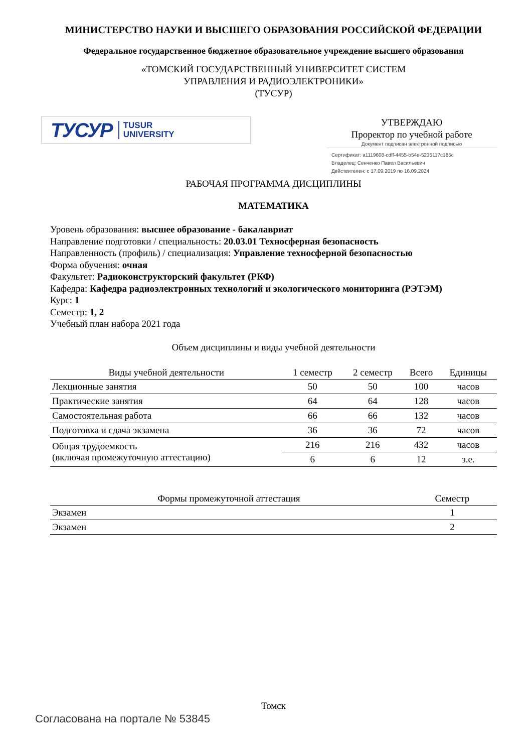МИНИСТЕРСТВО НАУКИ И ВЫСШЕГО ОБРАЗОВАНИЯ РОССИЙСКОЙ ФЕДЕРАЦИИ
Федеральное государственное бюджетное образовательное учреждение высшего образования
«ТОМСКИЙ ГОСУДАРСТВЕННЫЙ УНИВЕРСИТЕТ СИСТЕМ
УПРАВЛЕНИЯ И РАДИОЭЛЕКТРОНИКИ»
(ТУСУР)
ТУСУР TUSUR
UNIVERSITY
УТВЕРЖДАЮ
Проректор по учебной работе
Документ подписан электронной подписью
Сертификат: a1119608-cdff-4455-b54e-5235117c185c
Владелец: Сенченко Павел Васильевич
Действителен: с 17.09.2019 по 16.09.2024
РАБОЧАЯ ПРОГРАММА ДИСЦИПЛИНЫ
МАТЕМАТИКА
Уровень образования: высшее образование - бакалавриат
Направление подготовки / специальность: 20.03.01 Техносферная безопасность
Направленность (профиль) / специализация: Управление техносферной безопасностью
Форма обучения: очная
Факультет: Радиоконструкторский факультет (РКФ)
Кафедра: Кафедра радиоэлектронных технологий и экологического мониторинга (РЭТЭМ)
Курс: 1
Семестр: 1, 2
Учебный план набора 2021 года
Объем дисциплины и виды учебной деятельности
| Виды учебной деятельности | 1 семестр | 2 семестр | Всего | Единицы |
| --- | --- | --- | --- | --- |
| Лекционные занятия | 50 | 50 | 100 | часов |
| Практические занятия | 64 | 64 | 128 | часов |
| Самостоятельная работа | 66 | 66 | 132 | часов |
| Подготовка и сдача экзамена | 36 | 36 | 72 | часов |
| Общая трудоемкость (включая промежуточную аттестацию) | 216 | 216 | 432 | часов |
| | 6 | 6 | 12 | з.е. |
| Формы промежуточной аттестация | Семестр |
| --- | --- |
| Экзамен | 1 |
| Экзамен | 2 |
Томск
Согласована на портале № 53845